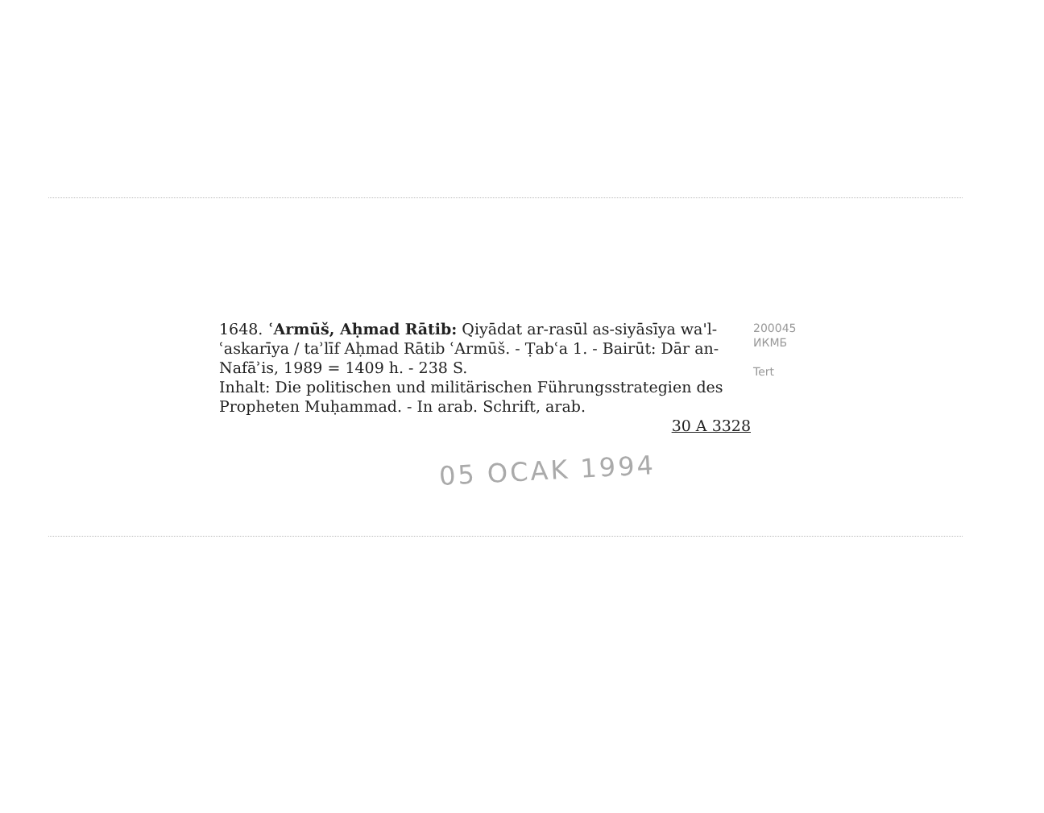1648. ʿArmūš, Aḥmad Rātib: Qiyādat ar-rasūl as-siyāsīya wa'l-ʿaskarīya / taʾlīf Aḥmad Rātib ʿArmūš. - Ṭabʿa 1. - Bairūt: Dār an-Nafāʾis, 1989 = 1409 h. - 238 S.
Inhalt: Die politischen und militärischen Führungsstrategien des Propheten Muḥammad. - In arab. Schrift, arab.
30 A 3328
200045
ИКМБ
Tert
05 OCAK 1994